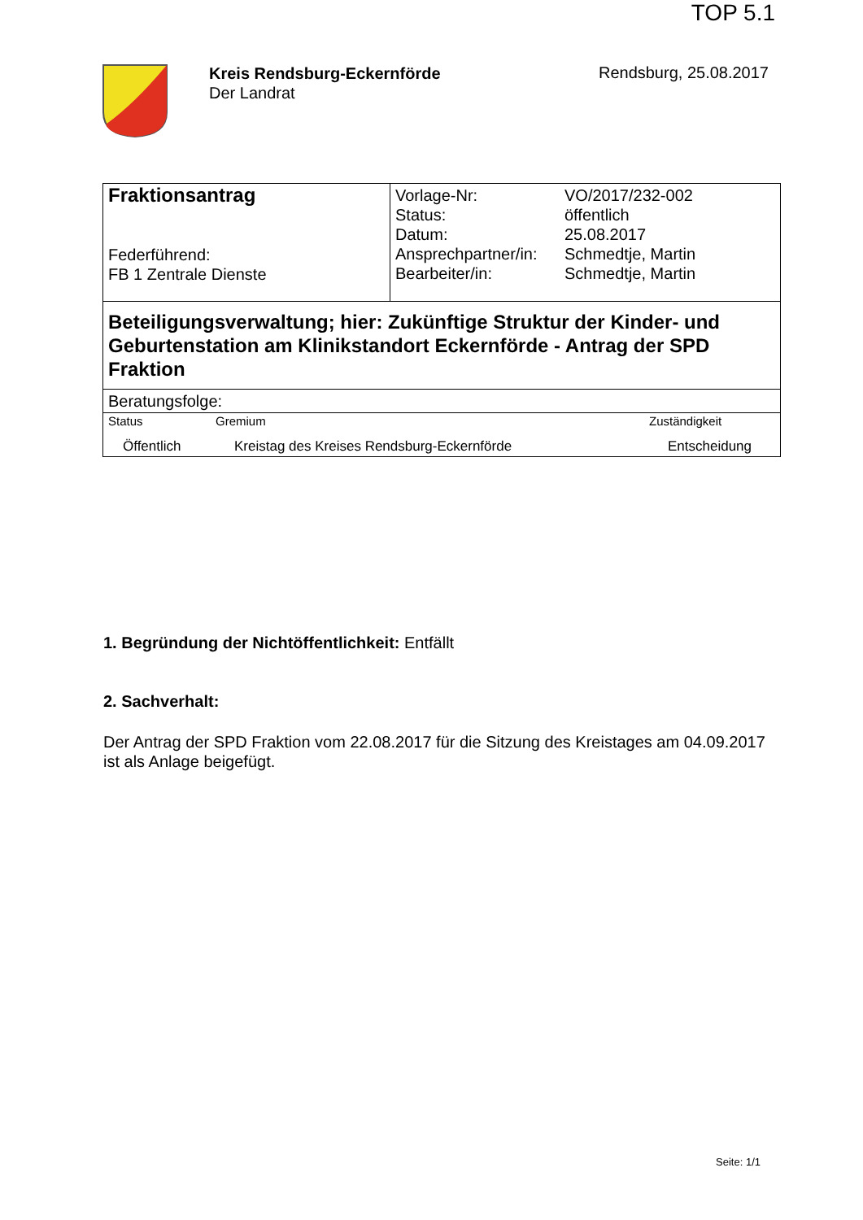TOP 5.1
Kreis Rendsburg-Eckernförde
Der Landrat
Rendsburg, 25.08.2017
| Fraktionsantrag Federführend: FB 1 Zentrale Dienste | / Vorlage-Nr: / VO/2017/232-002 / / Status: / öffentlich / / Datum: / 25.08.2017 / / Ansprechpartner/in: / Schmedtje, Martin / / Bearbeiter/in: / Schmedtje, Martin / |
| Beteiligungsverwaltung; hier: Zukünftige Struktur der Kinder- und Geburtenstation am Klinikstandort Eckernförde - Antrag der SPD Fraktion | |
| Beratungsfolge: | |
| Status | Gremium | Zuständigkeit |
| --- | --- | --- |
| Öffentlich | Kreistag des Kreises Rendsburg-Eckernförde | Entscheidung |
1. Begründung der Nichtöffentlichkeit: Entfällt
2. Sachverhalt:
Der Antrag der SPD Fraktion vom 22.08.2017 für die Sitzung des Kreistages am 04.09.2017 ist als Anlage beigefügt.
Seite: 1/1